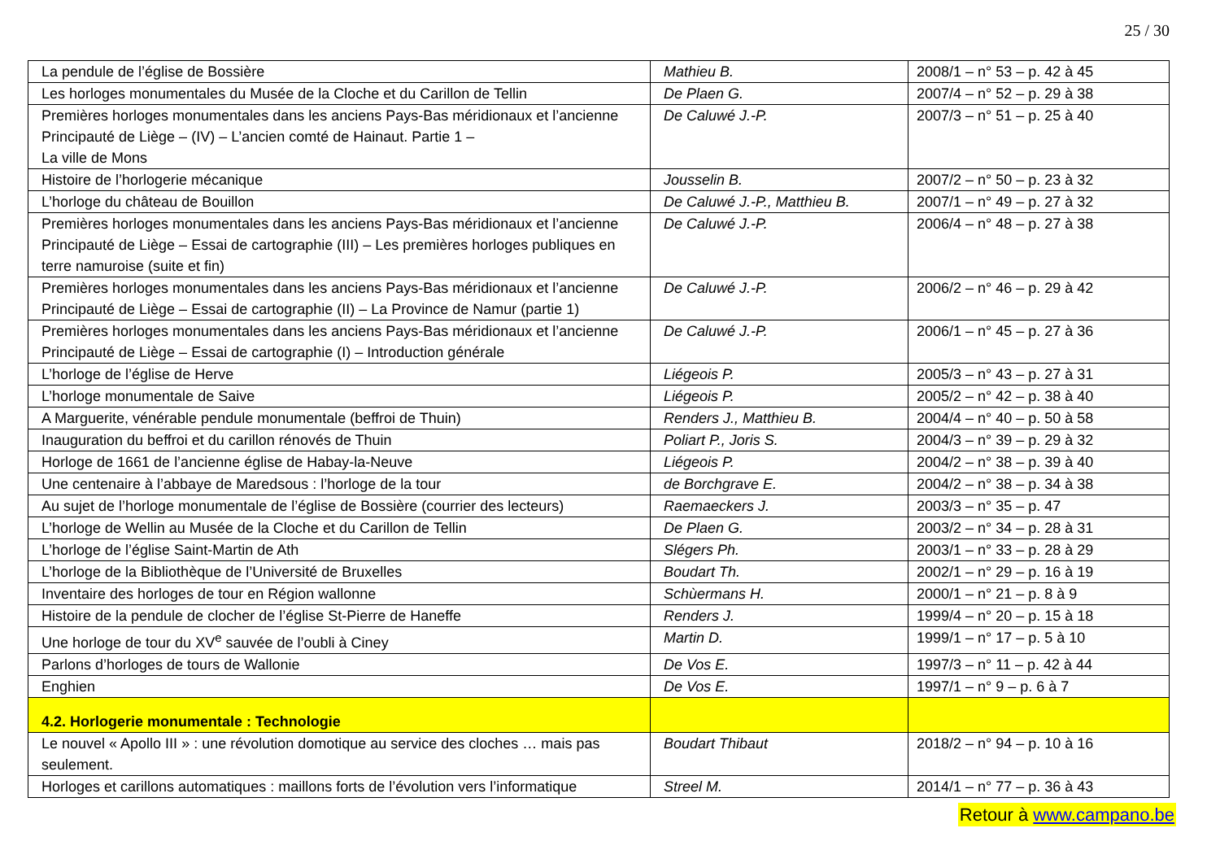25 / 30
| La pendule de l’église de Bossière | Mathieu B. | 2008/1 – n° 53 – p. 42 à 45 |
| Les horloges monumentales du Musée de la Cloche et du Carillon de Tellin | De Plaen G. | 2007/4 – n° 52 – p. 29 à 38 |
| Premières horloges monumentales dans les anciens Pays-Bas méridionaux et l’ancienne Principauté de Liège – (IV) – L’ancien comté de Hainaut. Partie 1 – La ville de Mons | De Caluwé J.-P. | 2007/3 – n° 51 – p. 25 à 40 |
| Histoire de l’horlogerie mécanique | Jousselin B. | 2007/2 – n° 50 – p. 23 à 32 |
| L’horloge du château de Bouillon | De Caluwé J.-P., Matthieu B. | 2007/1 – n° 49 – p. 27 à 32 |
| Premières horloges monumentales dans les anciens Pays-Bas méridionaux et l’ancienne Principauté de Liège – Essai de cartographie (III) – Les premières horloges publiques en terre namuroise (suite et fin) | De Caluwé J.-P. | 2006/4 – n° 48 – p. 27 à 38 |
| Premières horloges monumentales dans les anciens Pays-Bas méridionaux et l’ancienne Principauté de Liège – Essai de cartographie (II) – La Province de Namur (partie 1) | De Caluwé J.-P. | 2006/2 – n° 46 – p. 29 à 42 |
| Premières horloges monumentales dans les anciens Pays-Bas méridionaux et l’ancienne Principauté de Liège – Essai de cartographie (I) – Introduction générale | De Caluwé J.-P. | 2006/1 – n° 45 – p. 27 à 36 |
| L’horloge de l’église de Herve | Liégeois P. | 2005/3 – n° 43 – p. 27 à 31 |
| L’horloge monumentale de Saive | Liégeois P. | 2005/2 – n° 42 – p. 38 à 40 |
| A Marguerite, vénérable pendule monumentale (beffroi de Thuin) | Renders J., Matthieu B. | 2004/4 – n° 40 – p. 50 à 58 |
| Inauguration du beffroi et du carillon rénovés de Thuin | Poliart P., Joris S. | 2004/3 – n° 39 – p. 29 à 32 |
| Horloge de 1661 de l’ancienne église de Habay-la-Neuve | Liégeois P. | 2004/2 – n° 38 – p. 39 à 40 |
| Une centenaire à l’abbaye de Maredsous : l’horloge de la tour | de Borchgrave E. | 2004/2 – n° 38 – p. 34 à 38 |
| Au sujet de l’horloge monumentale de l’église de Bossière (courrier des lecteurs) | Raemaeckers J. | 2003/3 – n° 35 – p. 47 |
| L’horloge de Wellin au Musée de la Cloche et du Carillon de Tellin | De Plaen G. | 2003/2 – n° 34 – p. 28 à 31 |
| L’horloge de l’église Saint-Martin de Ath | Slégers Ph. | 2003/1 – n° 33 – p. 28 à 29 |
| L’horloge de la Bibliothèque de l’Université de Bruxelles | Boudart Th. | 2002/1 – n° 29 – p. 16 à 19 |
| Inventaire des horloges de tour en Région wallonne | Schùermans H. | 2000/1 – n° 21 – p. 8 à 9 |
| Histoire de la pendule de clocher de l’église St-Pierre de Haneffe | Renders J. | 1999/4 – n° 20 – p. 15 à 18 |
| Une horloge de tour du XV<sup>e</sup> sauvée de l’oubli à Ciney | Martin D. | 1999/1 – n° 17 – p. 5 à 10 |
| Parlons d’horloges de tours de Wallonie | De Vos E. | 1997/3 – n° 11 – p. 42 à 44 |
| Enghien | De Vos E. | 1997/1 – n° 9 – p. 6 à 7 |
| 4.2. Horlogerie monumentale : Technologie | | |
| Le nouvel « Apollo III » : une révolution domotique au service des cloches … mais pas seulement. | Boudart Thibaut | 2018/2 – n° 94 – p. 10 à 16 |
| Horloges et carillons automatiques : maillons forts de l’évolution vers l’informatique | Streel M. | 2014/1 – n° 77 – p. 36 à 43 |
Retour à www.campano.be